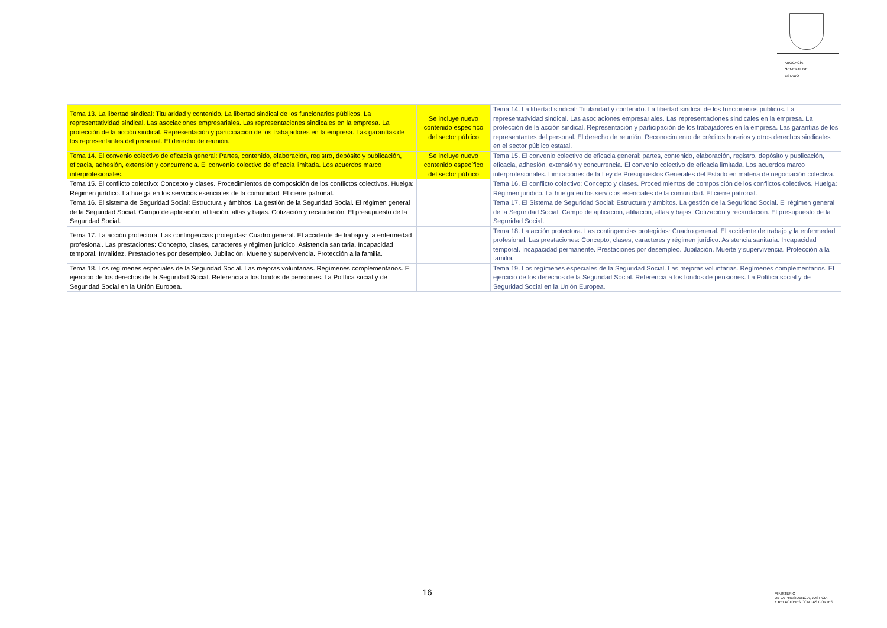ABOGACÍA
GENERAL DEL
ESTADO
| Tema 13. La libertad sindical: Titularidad y contenido. La libertad sindical de los funcionarios públicos. La representatividad sindical. Las asociaciones empresariales. Las representaciones sindicales en la empresa. La protección de la acción sindical. Representación y participación de los trabajadores en la empresa. Las garantías de los representantes del personal. El derecho de reunión. | Se incluye nuevo contenido específico del sector público | Tema 14. La libertad sindical: Titularidad y contenido. La libertad sindical de los funcionarios públicos. La representatividad sindical. Las asociaciones empresariales. Las representaciones sindicales en la empresa. La protección de la acción sindical. Representación y participación de los trabajadores en la empresa. Las garantías de los representantes del personal. El derecho de reunión. Reconocimiento de créditos horarios y otros derechos sindicales en el sector público estatal. |
| Tema 14. El convenio colectivo de eficacia general: Partes, contenido, elaboración, registro, depósito y publicación, eficacia, adhesión, extensión y concurrencia. El convenio colectivo de eficacia limitada. Los acuerdos marco interprofesionales. | Se incluye nuevo contenido específico del sector público | Tema 15. El convenio colectivo de eficacia general: partes, contenido, elaboración, registro, depósito y publicación, eficacia, adhesión, extensión y concurrencia. El convenio colectivo de eficacia limitada. Los acuerdos marco interprofesionales. Limitaciones de la Ley de Presupuestos Generales del Estado en materia de negociación colectiva. |
| Tema 15. El conflicto colectivo: Concepto y clases. Procedimientos de composición de los conflictos colectivos. Huelga: Régimen jurídico. La huelga en los servicios esenciales de la comunidad. El cierre patronal. | | Tema 16. El conflicto colectivo: Concepto y clases. Procedimientos de composición de los conflictos colectivos. Huelga: Régimen jurídico. La huelga en los servicios esenciales de la comunidad. El cierre patronal. |
| Tema 16. El sistema de Seguridad Social: Estructura y ámbitos. La gestión de la Seguridad Social. El régimen general de la Seguridad Social. Campo de aplicación, afiliación, altas y bajas. Cotización y recaudación. El presupuesto de la Seguridad Social. | | Tema 17. El Sistema de Seguridad Social: Estructura y ámbitos. La gestión de la Seguridad Social. El régimen general de la Seguridad Social. Campo de aplicación, afiliación, altas y bajas. Cotización y recaudación. El presupuesto de la Seguridad Social. |
| Tema 17. La acción protectora. Las contingencias protegidas: Cuadro general. El accidente de trabajo y la enfermedad profesional. Las prestaciones: Concepto, clases, caracteres y régimen jurídico. Asistencia sanitaria. Incapacidad temporal. Invalidez. Prestaciones por desempleo. Jubilación. Muerte y supervivencia. Protección a la familia. | | Tema 18. La acción protectora. Las contingencias protegidas: Cuadro general. El accidente de trabajo y la enfermedad profesional. Las prestaciones: Concepto, clases, caracteres y régimen jurídico. Asistencia sanitaria. Incapacidad temporal. Incapacidad permanente. Prestaciones por desempleo. Jubilación. Muerte y supervivencia. Protección a la familia. |
| Tema 18. Los regímenes especiales de la Seguridad Social. Las mejoras voluntarias. Regímenes complementarios. El ejercicio de los derechos de la Seguridad Social. Referencia a los fondos de pensiones. La Política social y de Seguridad Social en la Unión Europea. | | Tema 19. Los regímenes especiales de la Seguridad Social. Las mejoras voluntarias. Regímenes complementarios. El ejercicio de los derechos de la Seguridad Social. Referencia a los fondos de pensiones. La Política social y de Seguridad Social en la Unión Europea. |
16
MINISTERIO
DE LA PRESIDENCIA, JUSTICIA
Y RELACIONES CON LAS CORTES